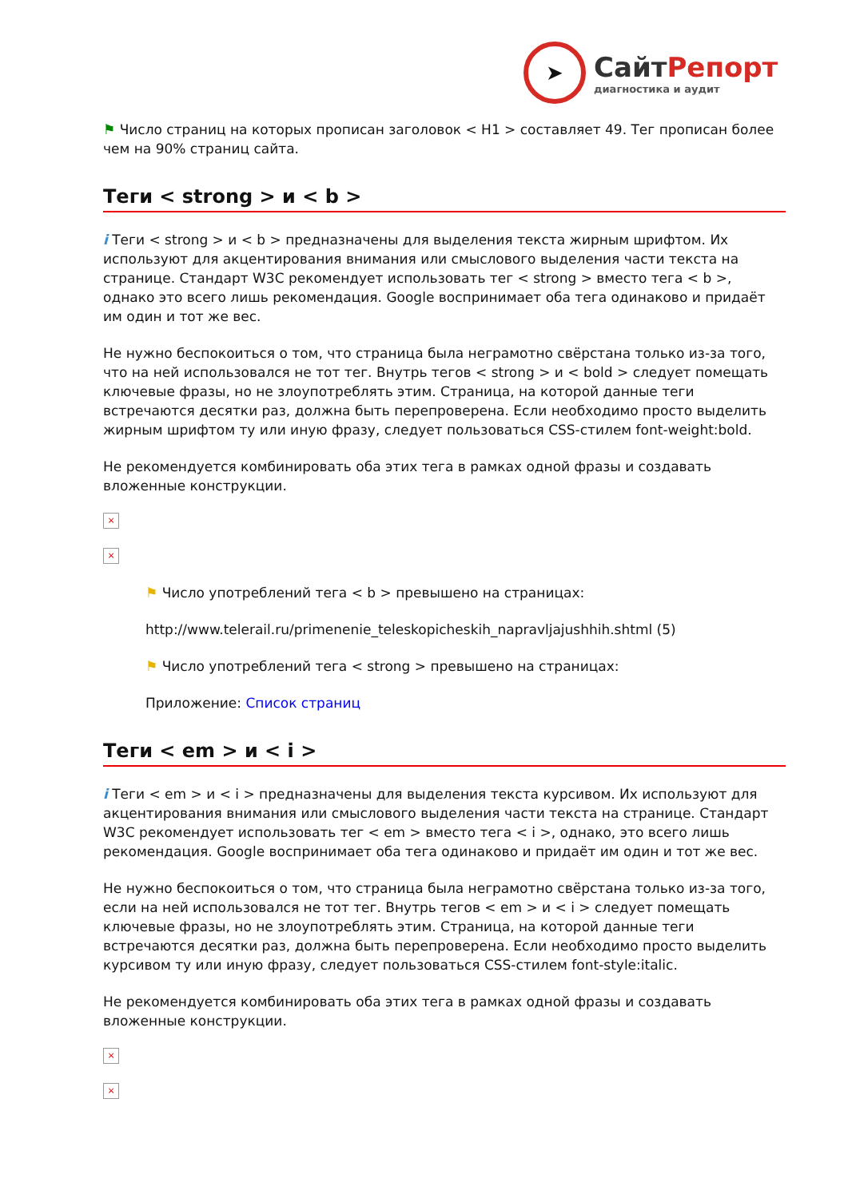➤
СайтРепорт
диагностика и аудит
⚑ Число страниц на которых прописан заголовок < H1 > составляет 49. Тег прописан более чем на 90% страниц сайта.
Теги < strong > и < b >
i Теги < strong > и < b > предназначены для выделения текста жирным шрифтом. Их используют для акцентирования внимания или смыслового выделения части текста на странице. Стандарт W3C рекомендует использовать тег < strong > вместо тега < b >, однако это всего лишь рекомендация. Google воспринимает оба тега одинаково и придаёт им один и тот же вес.
Не нужно беспокоиться о том, что страница была неграмотно свёрстана только из-за того, что на ней использовался не тот тег. Внутрь тегов < strong > и < bold > следует помещать ключевые фразы, но не злоупотреблять этим. Страница, на которой данные теги встречаются десятки раз, должна быть перепроверена. Если необходимо просто выделить жирным шрифтом ту или иную фразу, следует пользоваться CSS-стилем font-weight:bold.
Не рекомендуется комбинировать оба этих тега в рамках одной фразы и создавать вложенные конструкции.
×
×
⚑ Число употреблений тега < b > превышено на страницах:
http://www.telerail.ru/primenenie_teleskopicheskih_napravljajushhih.shtml (5)
⚑ Число употреблений тега < strong > превышено на страницах:
Приложение: Список страниц
Теги < em > и < i >
i Теги < em > и < i > предназначены для выделения текста курсивом. Их используют для акцентирования внимания или смыслового выделения части текста на странице. Стандарт W3C рекомендует использовать тег < em > вместо тега < i >, однако, это всего лишь рекомендация. Google воспринимает оба тега одинаково и придаёт им один и тот же вес.
Не нужно беспокоиться о том, что страница была неграмотно свёрстана только из-за того, если на ней использовался не тот тег. Внутрь тегов < em > и < i > следует помещать ключевые фразы, но не злоупотреблять этим. Страница, на которой данные теги встречаются десятки раз, должна быть перепроверена. Если необходимо просто выделить курсивом ту или иную фразу, следует пользоваться CSS-стилем font-style:italic.
Не рекомендуется комбинировать оба этих тега в рамках одной фразы и создавать вложенные конструкции.
×
×